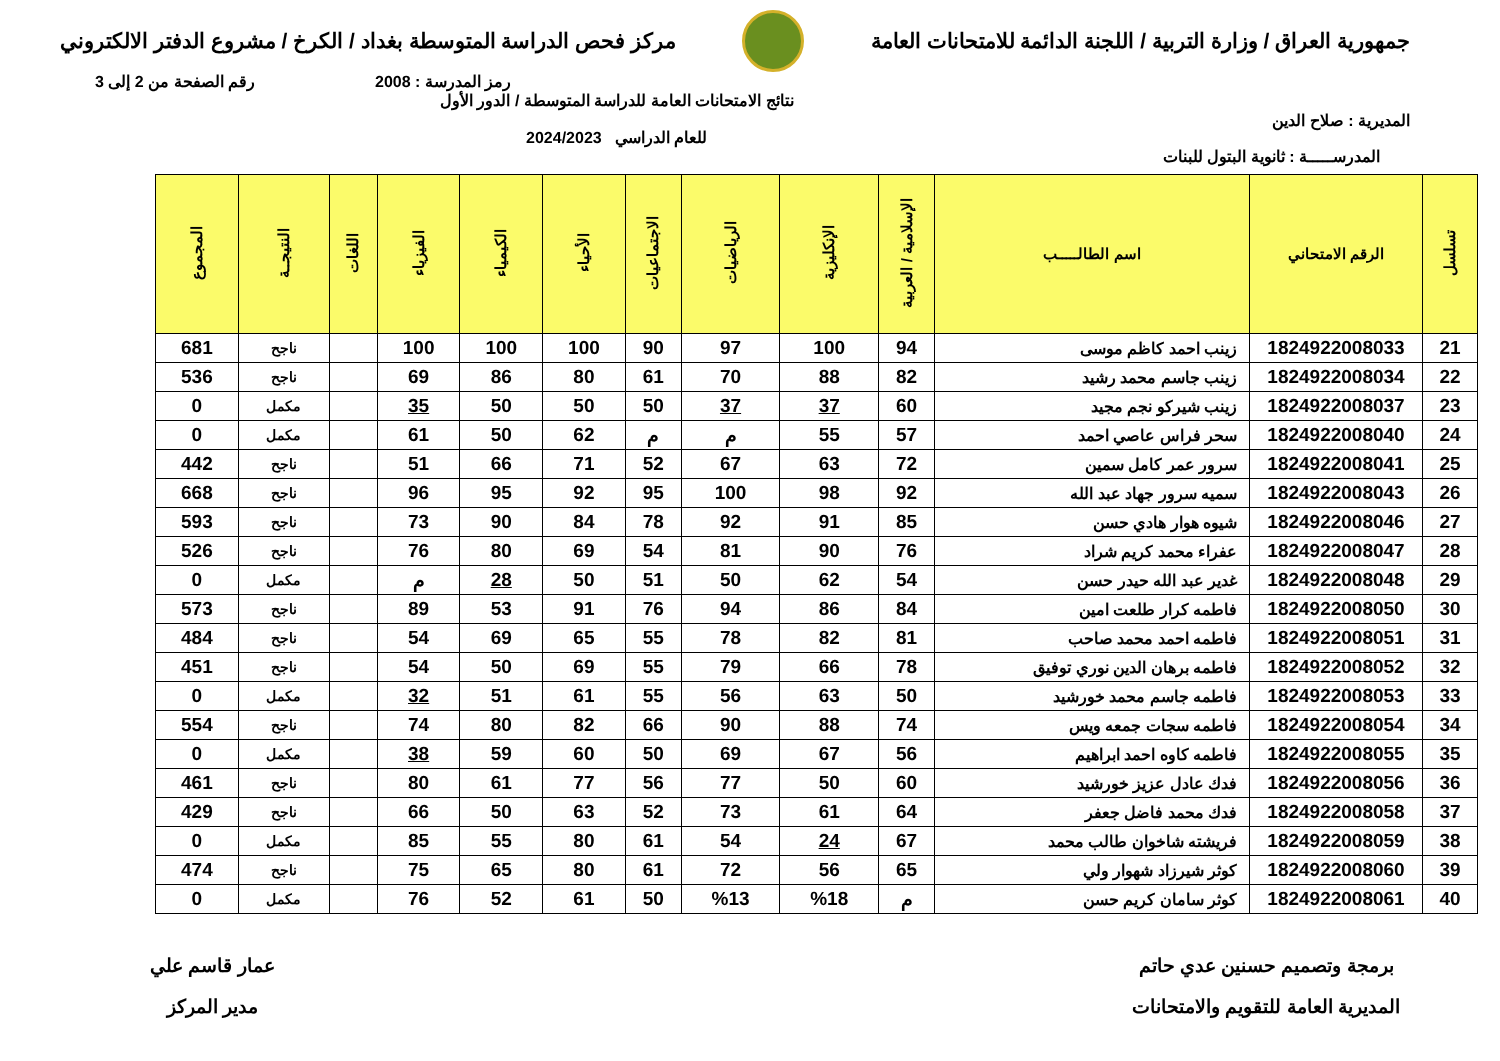جمهورية العراق / وزارة التربية / اللجنة الدائمة للامتحانات العامة
مركز فحص الدراسة المتوسطة بغداد / الكرخ / مشروع الدفتر الالكتروني
رمز المدرسة : 2008 رقم الصفحة من 2 إلى 3
المديرية : صلاح الدين
نتائج الامتحانات العامة للدراسة المتوسطة / الدور الأول
للعام الدراسي 2024/2023
المدرســـــة : ثانوية البتول للبنات
| تسلسل | الرقم الامتحاني | اسم الطالـــــب | الإسلامية / العربية | الإنكليزية | الرياضيات | الاجتماعيات | الأحياء | الكيمياء | الفيزياء | اللغات | النتيجــة | المجموع |
| --- | --- | --- | --- | --- | --- | --- | --- | --- | --- | --- | --- | --- |
| 21 | 1824922008033 | زينب احمد كاظم موسى | 94 | 100 | 97 | 90 | 100 | 100 | 100 | | ناجح | 681 |
| 22 | 1824922008034 | زينب جاسم محمد رشيد | 82 | 88 | 70 | 61 | 80 | 86 | 69 | | ناجح | 536 |
| 23 | 1824922008037 | زينب شيركو نجم مجيد | 60 | 37 | 37 | 50 | 50 | 50 | 35 | | مكمل | 0 |
| 24 | 1824922008040 | سحر فراس عاصي احمد | 57 | 55 | م | م | 62 | 50 | 61 | | مكمل | 0 |
| 25 | 1824922008041 | سرور عمر كامل سمين | 72 | 63 | 67 | 52 | 71 | 66 | 51 | | ناجح | 442 |
| 26 | 1824922008043 | سميه سرور جهاد عبد الله | 92 | 98 | 100 | 95 | 92 | 95 | 96 | | ناجح | 668 |
| 27 | 1824922008046 | شيوه هوار هادي حسن | 85 | 91 | 92 | 78 | 84 | 90 | 73 | | ناجح | 593 |
| 28 | 1824922008047 | عفراء محمد كريم شراد | 76 | 90 | 81 | 54 | 69 | 80 | 76 | | ناجح | 526 |
| 29 | 1824922008048 | غدير عبد الله حيدر حسن | 54 | 62 | 50 | 51 | 50 | 28 | م | | مكمل | 0 |
| 30 | 1824922008050 | فاطمه كرار طلعت امين | 84 | 86 | 94 | 76 | 91 | 53 | 89 | | ناجح | 573 |
| 31 | 1824922008051 | فاطمه احمد محمد صاحب | 81 | 82 | 78 | 55 | 65 | 69 | 54 | | ناجح | 484 |
| 32 | 1824922008052 | فاطمه برهان الدين نوري توفيق | 78 | 66 | 79 | 55 | 69 | 50 | 54 | | ناجح | 451 |
| 33 | 1824922008053 | فاطمه جاسم محمد خورشيد | 50 | 63 | 56 | 55 | 61 | 51 | 32 | | مكمل | 0 |
| 34 | 1824922008054 | فاطمه سجات جمعه ويس | 74 | 88 | 90 | 66 | 82 | 80 | 74 | | ناجح | 554 |
| 35 | 1824922008055 | فاطمه كاوه احمد ابراهيم | 56 | 67 | 69 | 50 | 60 | 59 | 38 | | مكمل | 0 |
| 36 | 1824922008056 | فدك عادل عزيز خورشيد | 60 | 50 | 77 | 56 | 77 | 61 | 80 | | ناجح | 461 |
| 37 | 1824922008058 | فدك محمد فاضل جعفر | 64 | 61 | 73 | 52 | 63 | 50 | 66 | | ناجح | 429 |
| 38 | 1824922008059 | فريشته شاخوان طالب محمد | 67 | 24 | 54 | 61 | 80 | 55 | 85 | | مكمل | 0 |
| 39 | 1824922008060 | كوثر شيرزاد شهوار ولي | 65 | 56 | 72 | 61 | 80 | 65 | 75 | | ناجح | 474 |
| 40 | 1824922008061 | كوثر سامان كريم حسن | م | %18 | %13 | 50 | 61 | 52 | 76 | | مكمل | 0 |
برمجة وتصميم حسنين عدي حاتم
المديرية العامة للتقويم والامتحانات
عمار قاسم علي
مدير المركز